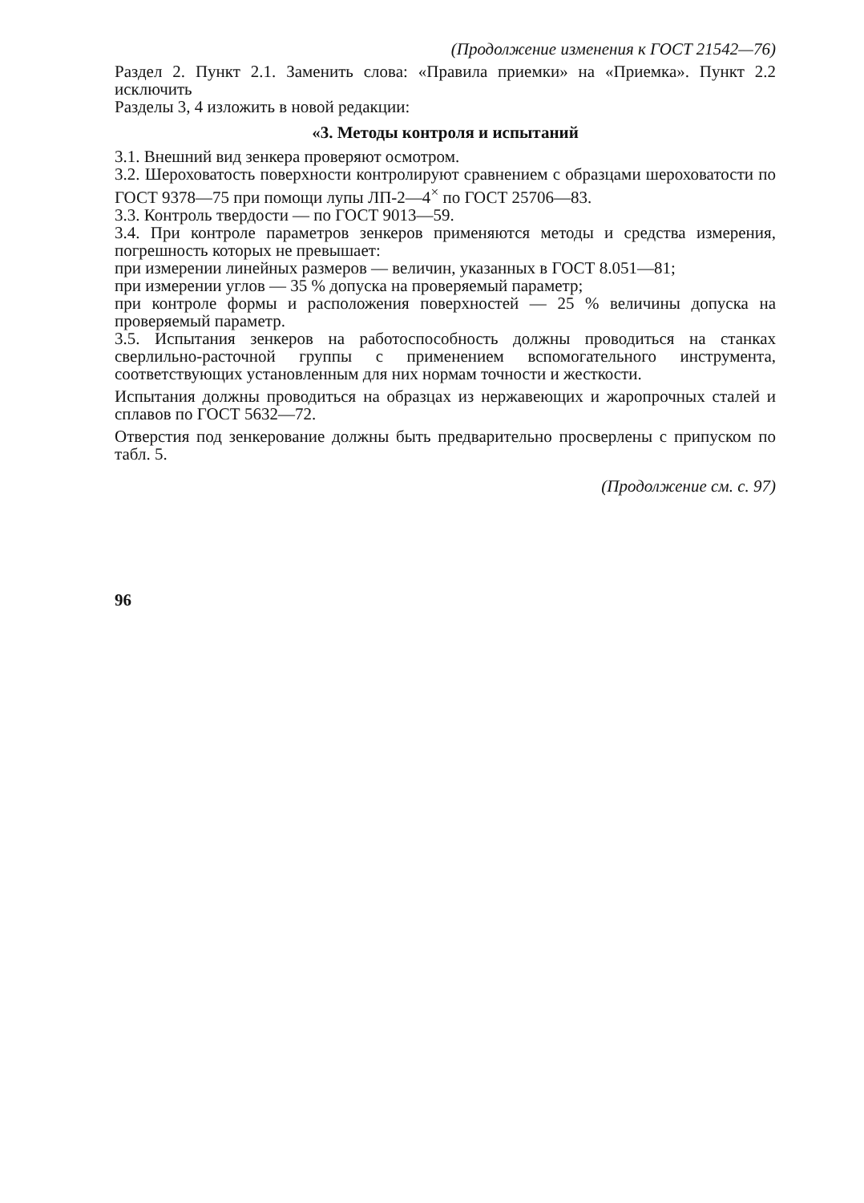(Продолжение изменения к ГОСТ 21542—76)
Раздел 2. Пункт 2.1. Заменить слова: «Правила приемки» на «Приемка». Пункт 2.2 исключить
Разделы 3, 4 изложить в новой редакции:
«3. Методы контроля и испытаний
3.1. Внешний вид зенкера проверяют осмотром.
3.2. Шероховатость поверхности контролируют сравнением с образцами шероховатости по ГОСТ 9378—75 при помощи лупы ЛП-2—4<sup>×</sup> по ГОСТ 25706—83.
3.3. Контроль твердости — по ГОСТ 9013—59.
3.4. При контроле параметров зенкеров применяются методы и средства измерения, погрешность которых не превышает:
при измерении линейных размеров — величин, указанных в ГОСТ 8.051—81;
при измерении углов — 35 % допуска на проверяемый параметр;
при контроле формы и расположения поверхностей — 25 % величины допуска на проверяемый параметр.
3.5. Испытания зенкеров на работоспособность должны проводиться на станках сверлильно-расточной группы с применением вспомогательного инструмента, соответствующих установленным для них нормам точности и жесткости.
Испытания должны проводиться на образцах из нержавеющих и жаропрочных сталей и сплавов по ГОСТ 5632—72.
Отверстия под зенкерование должны быть предварительно просверлены с припуском по табл. 5.
(Продолжение см. с. 97)
96